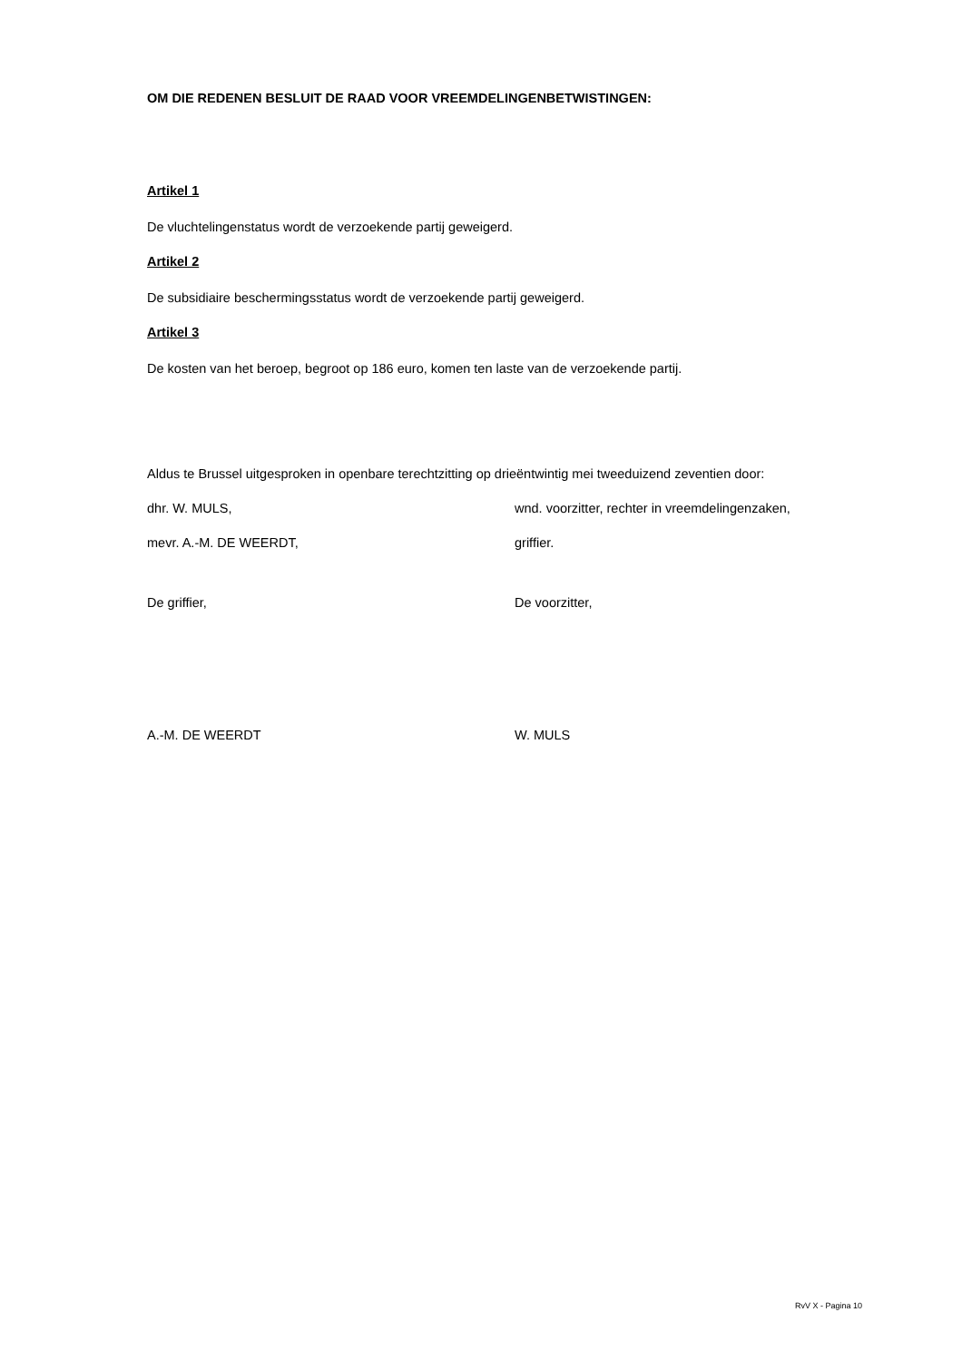OM DIE REDENEN BESLUIT DE RAAD VOOR VREEMDELINGENBETWISTINGEN:
Artikel 1
De vluchtelingenstatus wordt de verzoekende partij geweigerd.
Artikel 2
De subsidiaire beschermingsstatus wordt de verzoekende partij geweigerd.
Artikel 3
De kosten van het beroep, begroot op 186 euro, komen ten laste van de verzoekende partij.
Aldus te Brussel uitgesproken in openbare terechtzitting op drieëntwintig mei tweeduizend zeventien door:
dhr. W. MULS, wnd. voorzitter, rechter in vreemdelingenzaken,
mevr. A.-M. DE WEERDT, griffier.
De griffier, De voorzitter,
A.-M. DE WEERDT W. MULS
RvV X - Pagina 10